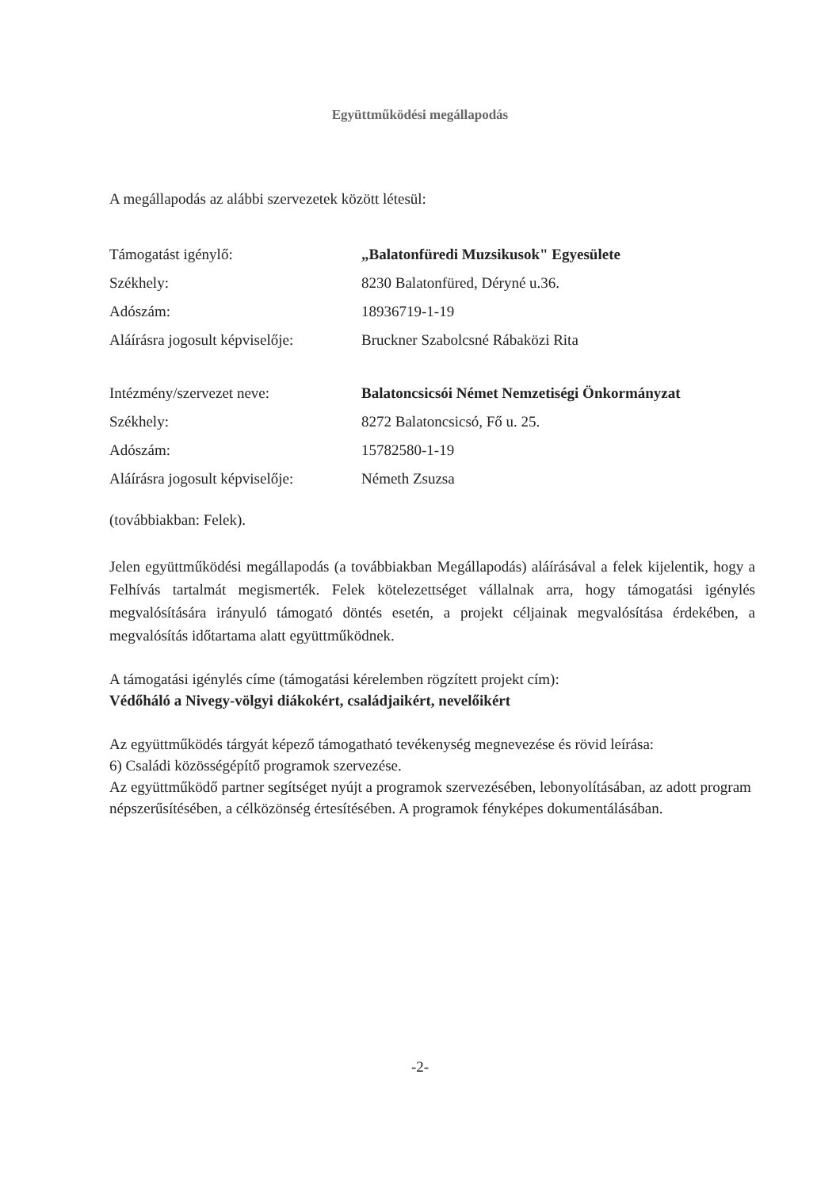Együttműködési megállapodás
A megállapodás az alábbi szervezetek között létesül:
| Támogatást igénylő: | „Balatonfüredi Muzsikusok" Egyesülete |
| Székhely: | 8230 Balatonfüred, Déryné u.36. |
| Adószám: | 18936719-1-19 |
| Aláírásra jogosult képviselője: | Bruckner Szabolcsné Rábaközi Rita |
| Intézmény/szervezet neve: | Balatoncsicsói Német Nemzetiségi Önkormányzat |
| Székhely: | 8272 Balatoncsicsó, Fő u. 25. |
| Adószám: | 15782580-1-19 |
| Aláírásra jogosult képviselője: | Németh Zsuzsa |
(továbbiakban: Felek).
Jelen együttműködési megállapodás (a továbbiakban Megállapodás) aláírásával a felek kijelentik, hogy a Felhívás tartalmát megismerték. Felek kötelezettséget vállalnak arra, hogy támogatási igénylés megvalósítására irányuló támogató döntés esetén, a projekt céljainak megvalósítása érdekében, a megvalósítás időtartama alatt együttműködnek.
A támogatási igénylés címe (támogatási kérelemben rögzített projekt cím):
Védőháló a Nivegy-völgyi diákokért, családjaikért, nevelőikért
Az együttműködés tárgyát képező támogatható tevékenység megnevezése és rövid leírása:
6) Családi közösségépítő programok szervezése.
Az együttműködő partner segítséget nyújt a programok szervezésében, lebonyolításában, az adott program népszerűsítésében, a célközönség értesítésében. A programok fényképes dokumentálásában.
-2-